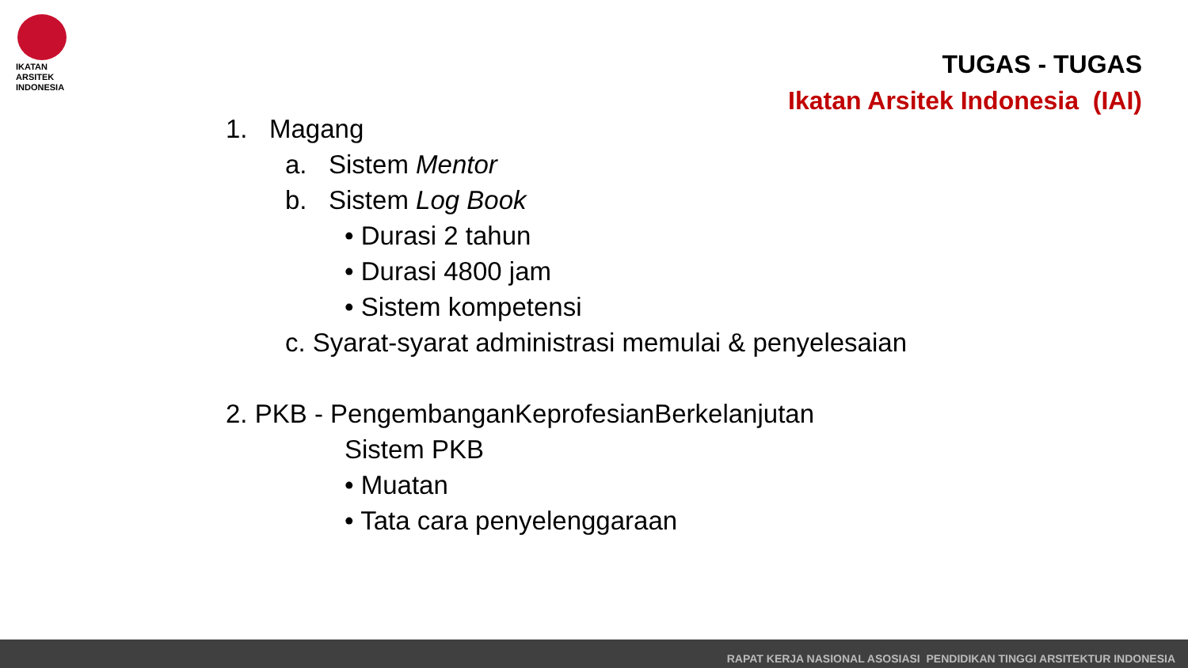IKATAN
ARSITEK
INDONESIA
TUGAS - TUGAS
Ikatan Arsitek Indonesia (IAI)
1. Magang
a. Sistem Mentor
b. Sistem Log Book
• Durasi 2 tahun
• Durasi 4800 jam
• Sistem kompetensi
c. Syarat-syarat administrasi memulai & penyelesaian
2. PKB - PengembanganKeprofesianBerkelanjutan
Sistem PKB
• Muatan
• Tata cara penyelenggaraan
RAPAT KERJA NASIONAL ASOSIASI PENDIDIKAN TINGGI ARSITEKTUR INDONESIA